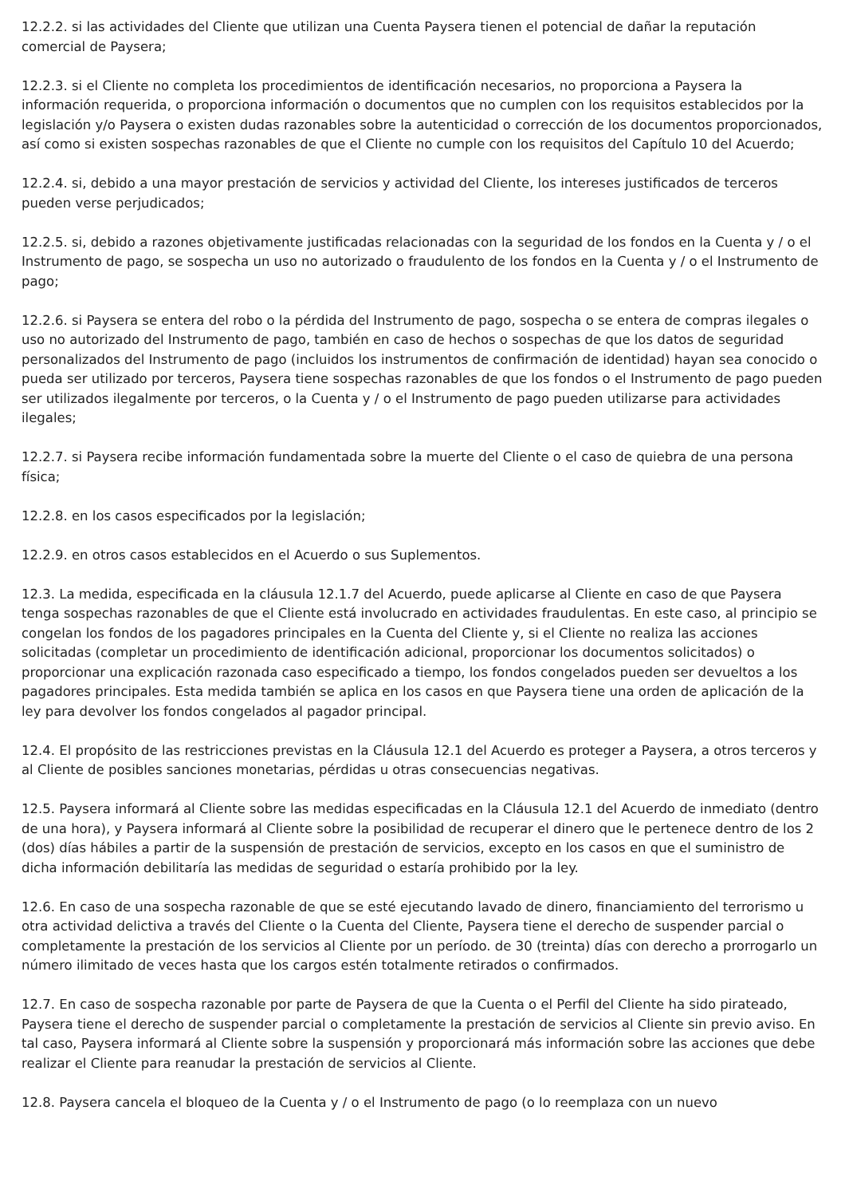12.2.2. si las actividades del Cliente que utilizan una Cuenta Paysera tienen el potencial de dañar la reputación comercial de Paysera;
12.2.3. si el Cliente no completa los procedimientos de identificación necesarios, no proporciona a Paysera la información requerida, o proporciona información o documentos que no cumplen con los requisitos establecidos por la legislación y/o Paysera o existen dudas razonables sobre la autenticidad o corrección de los documentos proporcionados, así como si existen sospechas razonables de que el Cliente no cumple con los requisitos del Capítulo 10 del Acuerdo;
12.2.4. si, debido a una mayor prestación de servicios y actividad del Cliente, los intereses justificados de terceros pueden verse perjudicados;
12.2.5. si, debido a razones objetivamente justificadas relacionadas con la seguridad de los fondos en la Cuenta y / o el Instrumento de pago, se sospecha un uso no autorizado o fraudulento de los fondos en la Cuenta y / o el Instrumento de pago;
12.2.6. si Paysera se entera del robo o la pérdida del Instrumento de pago, sospecha o se entera de compras ilegales o uso no autorizado del Instrumento de pago, también en caso de hechos o sospechas de que los datos de seguridad personalizados del Instrumento de pago (incluidos los instrumentos de confirmación de identidad) hayan sea conocido o pueda ser utilizado por terceros, Paysera tiene sospechas razonables de que los fondos o el Instrumento de pago pueden ser utilizados ilegalmente por terceros, o la Cuenta y / o el Instrumento de pago pueden utilizarse para actividades ilegales;
12.2.7. si Paysera recibe información fundamentada sobre la muerte del Cliente o el caso de quiebra de una persona física;
12.2.8. en los casos especificados por la legislación;
12.2.9. en otros casos establecidos en el Acuerdo o sus Suplementos.
12.3. La medida, especificada en la cláusula 12.1.7 del Acuerdo, puede aplicarse al Cliente en caso de que Paysera tenga sospechas razonables de que el Cliente está involucrado en actividades fraudulentas. En este caso, al principio se congelan los fondos de los pagadores principales en la Cuenta del Cliente y, si el Cliente no realiza las acciones solicitadas (completar un procedimiento de identificación adicional, proporcionar los documentos solicitados) o proporcionar una explicación razonada caso especificado a tiempo, los fondos congelados pueden ser devueltos a los pagadores principales. Esta medida también se aplica en los casos en que Paysera tiene una orden de aplicación de la ley para devolver los fondos congelados al pagador principal.
12.4. El propósito de las restricciones previstas en la Cláusula 12.1 del Acuerdo es proteger a Paysera, a otros terceros y al Cliente de posibles sanciones monetarias, pérdidas u otras consecuencias negativas.
12.5. Paysera informará al Cliente sobre las medidas especificadas en la Cláusula 12.1 del Acuerdo de inmediato (dentro de una hora), y Paysera informará al Cliente sobre la posibilidad de recuperar el dinero que le pertenece dentro de los 2 (dos) días hábiles a partir de la suspensión de prestación de servicios, excepto en los casos en que el suministro de dicha información debilitaría las medidas de seguridad o estaría prohibido por la ley.
12.6. En caso de una sospecha razonable de que se esté ejecutando lavado de dinero, financiamiento del terrorismo u otra actividad delictiva a través del Cliente o la Cuenta del Cliente, Paysera tiene el derecho de suspender parcial o completamente la prestación de los servicios al Cliente por un período. de 30 (treinta) días con derecho a prorrogarlo un número ilimitado de veces hasta que los cargos estén totalmente retirados o confirmados.
12.7. En caso de sospecha razonable por parte de Paysera de que la Cuenta o el Perfil del Cliente ha sido pirateado, Paysera tiene el derecho de suspender parcial o completamente la prestación de servicios al Cliente sin previo aviso. En tal caso, Paysera informará al Cliente sobre la suspensión y proporcionará más información sobre las acciones que debe realizar el Cliente para reanudar la prestación de servicios al Cliente.
12.8. Paysera cancela el bloqueo de la Cuenta y / o el Instrumento de pago (o lo reemplaza con un nuevo